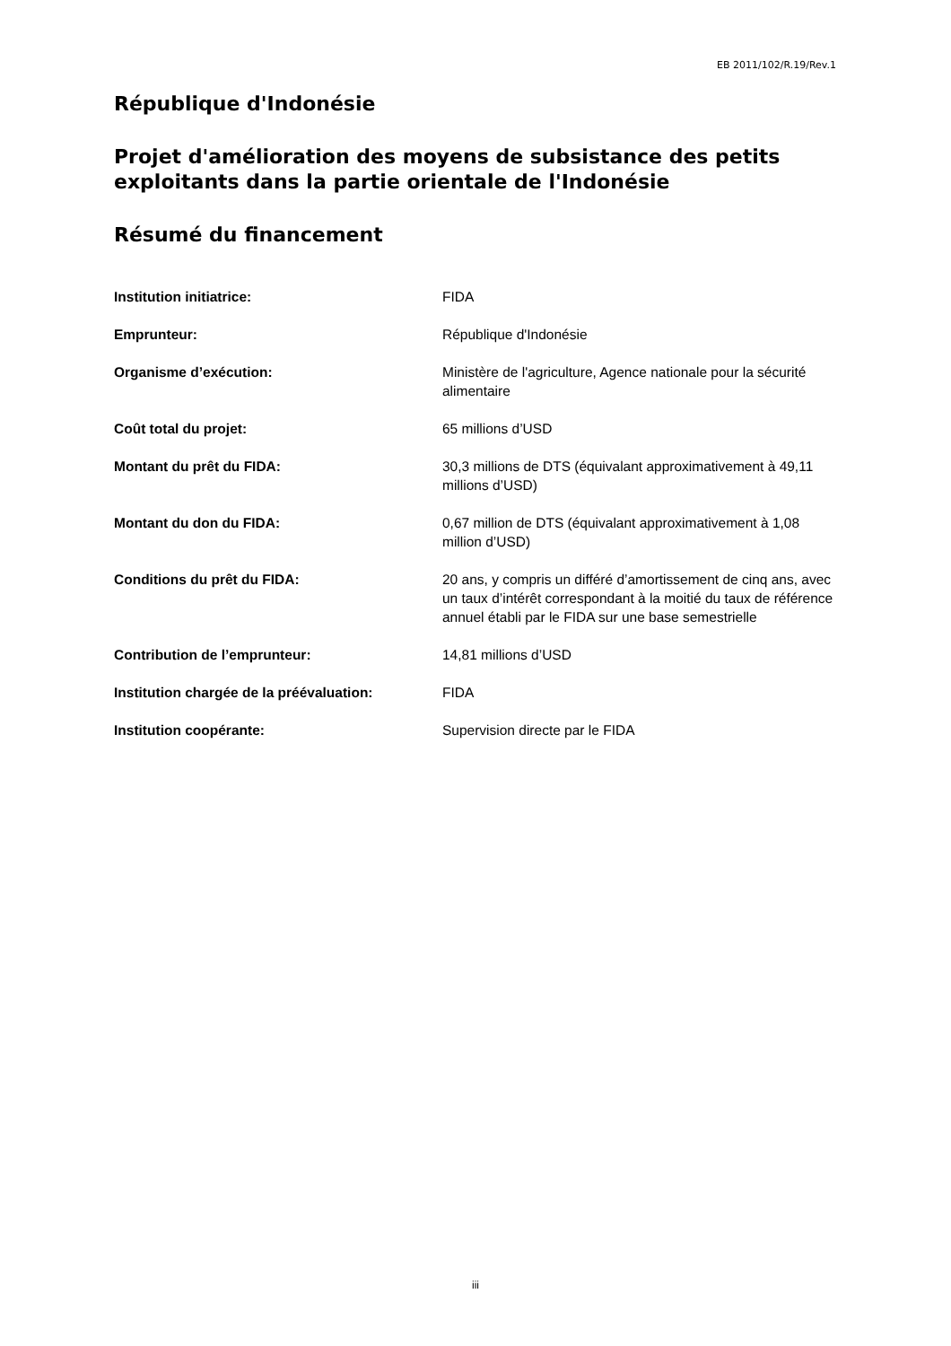EB 2011/102/R.19/Rev.1
République d'Indonésie
Projet d'amélioration des moyens de subsistance des petits exploitants dans la partie orientale de l'Indonésie
Résumé du financement
| Institution initiatrice: | FIDA |
| Emprunteur: | République d'Indonésie |
| Organisme d’exécution: | Ministère de l'agriculture, Agence nationale pour la sécurité alimentaire |
| Coût total du projet: | 65 millions d’USD |
| Montant du prêt du FIDA: | 30,3 millions de DTS (équivalant approximativement à 49,11 millions d’USD) |
| Montant du don du FIDA: | 0,67 million de DTS (équivalant approximativement à 1,08 million d’USD) |
| Conditions du prêt du FIDA: | 20 ans, y compris un différé d’amortissement de cinq ans, avec un taux d’intérêt correspondant à la moitié du taux de référence annuel établi par le FIDA sur une base semestrielle |
| Contribution de l’emprunteur: | 14,81 millions d’USD |
| Institution chargée de la préévaluation: | FIDA |
| Institution coopérante: | Supervision directe par le FIDA |
iii